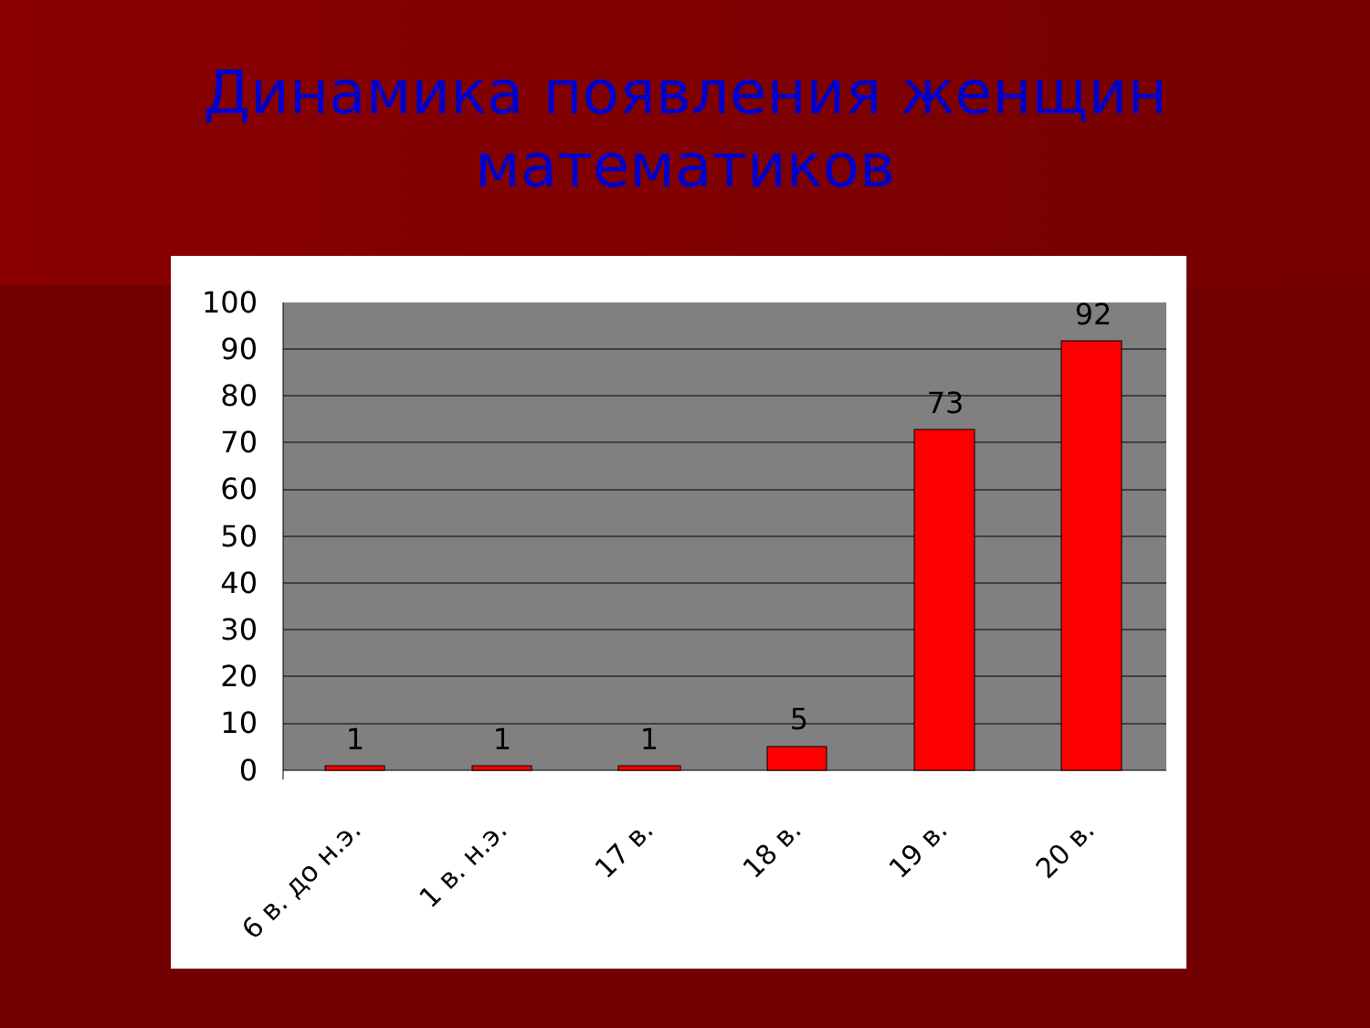Динамика появления женщин
математиков
100
90
80
70
60
50
40
30
20
10
0
1
1
1
5
73
92
6 в. до н.э.
1 в. н.э.
17 в.
18 в.
19 в.
20 в.